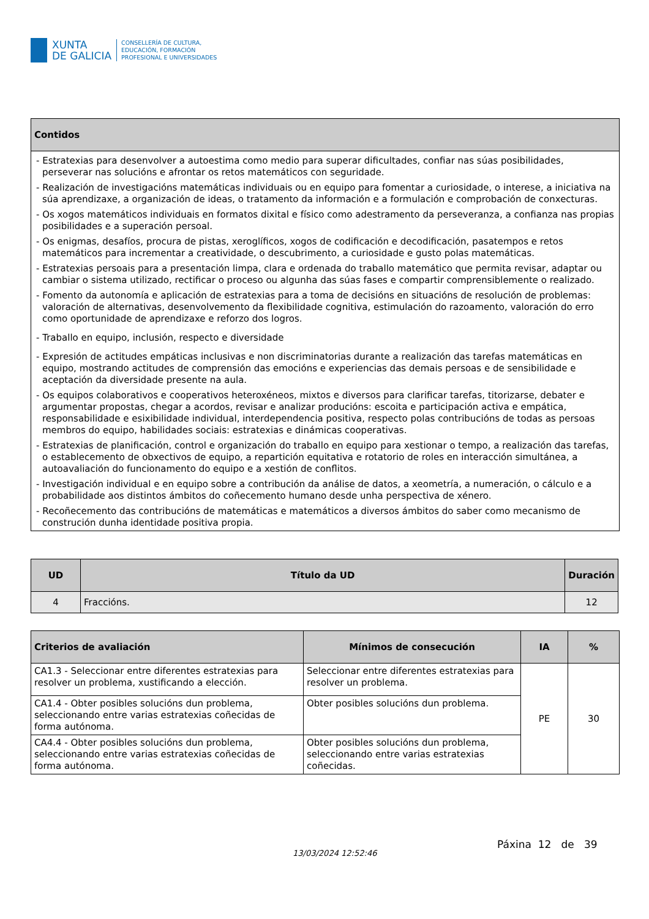XUNTA
DE GALICIA
CONSELLERÍA DE CULTURA,
EDUCACIÓN, FORMACIÓN
PROFESIONAL E UNIVERSIDADES
| Contidos |
| --- |
| - Estratexias para desenvolver a autoestima como medio para superar dificultades, confiar nas súas posibilidades, perseverar nas solucións e afrontar os retos matemáticos con seguridade. - Realización de investigacións matemáticas individuais ou en equipo para fomentar a curiosidade, o interese, a iniciativa na súa aprendizaxe, a organización de ideas, o tratamento da información e a formulación e comprobación de conxecturas. - Os xogos matemáticos individuais en formatos dixital e físico como adestramento da perseveranza, a confianza nas propias posibilidades e a superación persoal. - Os enigmas, desafíos, procura de pistas, xeroglíficos, xogos de codificación e decodificación, pasatempos e retos matemáticos para incrementar a creatividade, o descubrimento, a curiosidade e gusto polas matemáticas. - Estratexias persoais para a presentación limpa, clara e ordenada do traballo matemático que permita revisar, adaptar ou cambiar o sistema utilizado, rectificar o proceso ou algunha das súas fases e compartir comprensiblemente o realizado. - Fomento da autonomía e aplicación de estratexias para a toma de decisións en situacións de resolución de problemas: valoración de alternativas, desenvolvemento da flexibilidade cognitiva, estimulación do razoamento, valoración do erro como oportunidade de aprendizaxe e reforzo dos logros. - Traballo en equipo, inclusión, respecto e diversidade - Expresión de actitudes empáticas inclusivas e non discriminatorias durante a realización das tarefas matemáticas en equipo, mostrando actitudes de comprensión das emocións e experiencias das demais persoas e de sensibilidade e aceptación da diversidade presente na aula. - Os equipos colaborativos e cooperativos heteroxéneos, mixtos e diversos para clarificar tarefas, titorizarse, debater e argumentar propostas, chegar a acordos, revisar e analizar producións: escoita e participación activa e empática, responsabilidade e esixibilidade individual, interdependencia positiva, respecto polas contribucións de todas as persoas membros do equipo, habilidades sociais: estratexias e dinámicas cooperativas. - Estratexias de planificación, control e organización do traballo en equipo para xestionar o tempo, a realización das tarefas, o establecemento de obxectivos de equipo, a repartición equitativa e rotatorio de roles en interacción simultánea, a autoavaliación do funcionamento do equipo e a xestión de conflitos. - Investigación individual e en equipo sobre a contribución da análise de datos, a xeometría, a numeración, o cálculo e a probabilidade aos distintos ámbitos do coñecemento humano desde unha perspectiva de xénero. - Recoñecemento das contribucións de matemáticas e matemáticos a diversos ámbitos do saber como mecanismo de construción dunha identidade positiva propia. |
| UD | Título da UD | Duración |
| --- | --- | --- |
| 4 | Fraccións. | 12 |
| Criterios de avaliación | Mínimos de consecución | IA | % |
| --- | --- | --- | --- |
| CA1.3 - Seleccionar entre diferentes estratexias para resolver un problema, xustificando a elección. | Seleccionar entre diferentes estratexias para resolver un problema. | PE | 30 |
| CA1.4 - Obter posibles solucións dun problema, seleccionando entre varias estratexias coñecidas de forma autónoma. | Obter posibles solucións dun problema. | | |
| CA4.4 - Obter posibles solucións dun problema, seleccionando entre varias estratexias coñecidas de forma autónoma. | Obter posibles solucións dun problema, seleccionando entre varias estratexias coñecidas. | | |
13/03/2024 12:52:46
Páxina 12 de 39